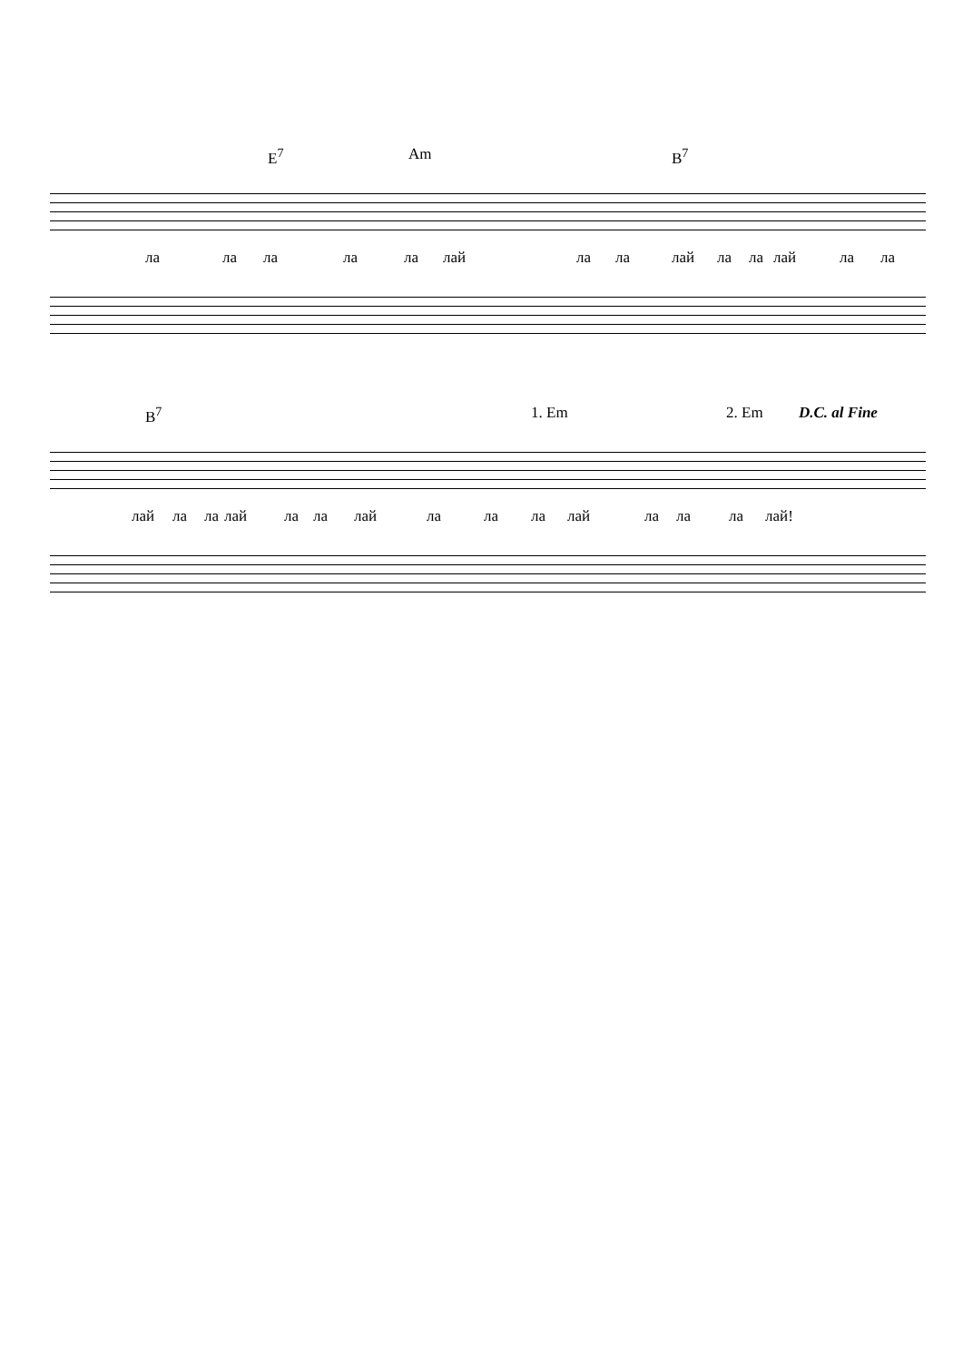E<sup>7</sup> Am B<sup>7</sup>
ла ла ла ла ла лай ла ла лай ла ла лай ла ла
B<sup>7</sup> 1. Em 2. Em D.C. al Fine
лай ла ла лай ла ла лай ла ла ла лай ла ла ла лай!